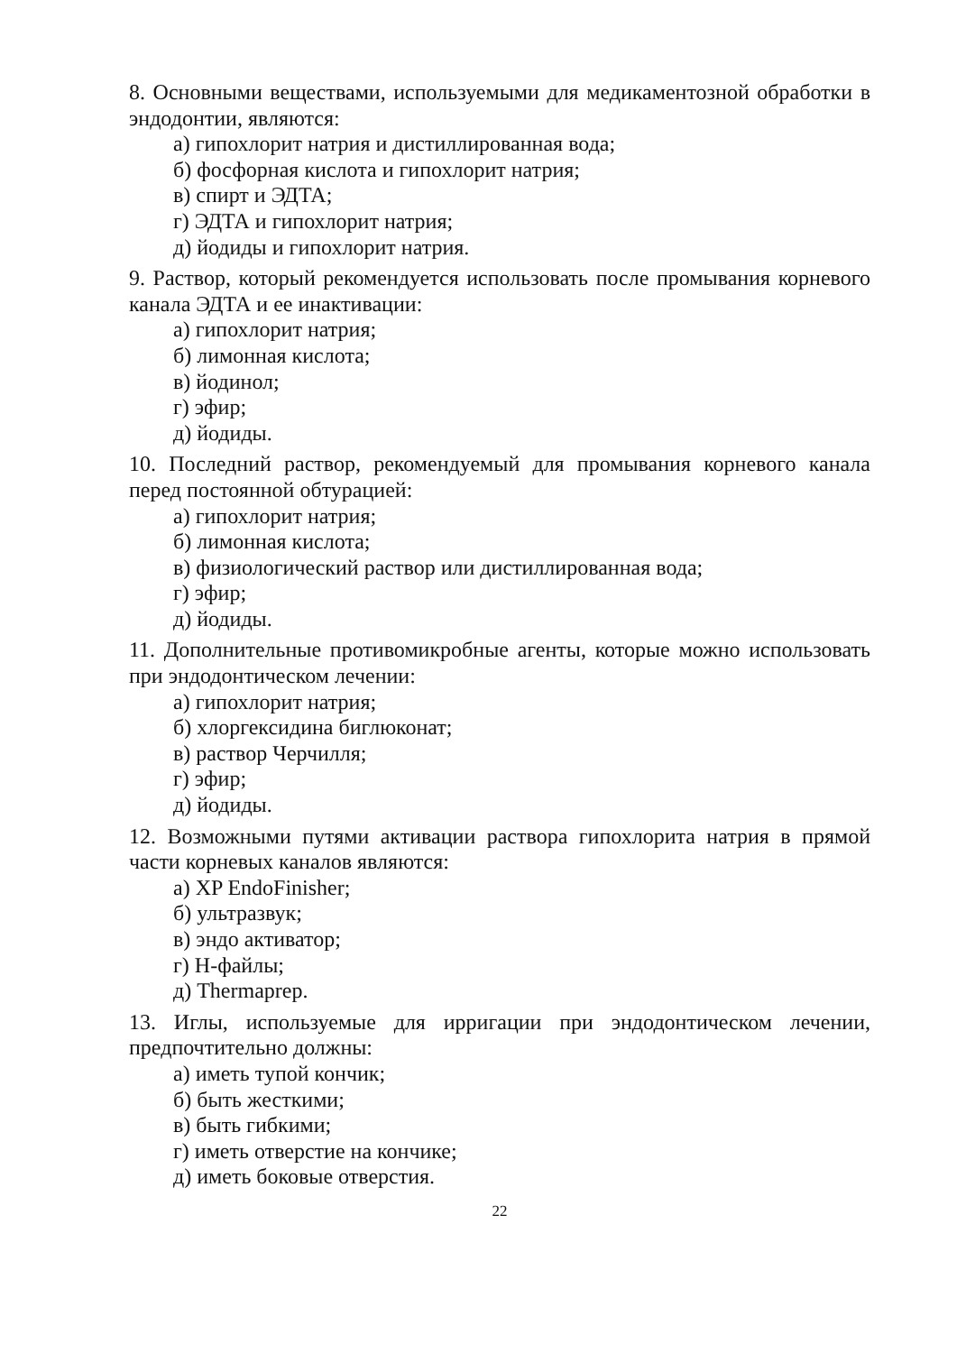8. Основными веществами, используемыми для медикаментозной обработки в эндодонтии, являются:
а) гипохлорит натрия и дистиллированная вода;
б) фосфорная кислота и гипохлорит натрия;
в) спирт и ЭДТА;
г) ЭДТА и гипохлорит натрия;
д) йодиды и гипохлорит натрия.
9. Раствор, который рекомендуется использовать после промывания корневого канала ЭДТА и ее инактивации:
а) гипохлорит натрия;
б) лимонная кислота;
в) йодинол;
г) эфир;
д) йодиды.
10. Последний раствор, рекомендуемый для промывания корневого канала перед постоянной обтурацией:
а) гипохлорит натрия;
б) лимонная кислота;
в) физиологический раствор или дистиллированная вода;
г) эфир;
д) йодиды.
11. Дополнительные противомикробные агенты, которые можно использовать при эндодонтическом лечении:
а) гипохлорит натрия;
б) хлоргексидина биглюконат;
в) раствор Черчилля;
г) эфир;
д) йодиды.
12. Возможными путями активации раствора гипохлорита натрия в прямой части корневых каналов являются:
а) XP EndoFinisher;
б) ультразвук;
в) эндо активатор;
г) Н-файлы;
д) Thermaprep.
13. Иглы, используемые для ирригации при эндодонтическом лечении, предпочтительно должны:
а) иметь тупой кончик;
б) быть жесткими;
в) быть гибкими;
г) иметь отверстие на кончике;
д) иметь боковые отверстия.
22